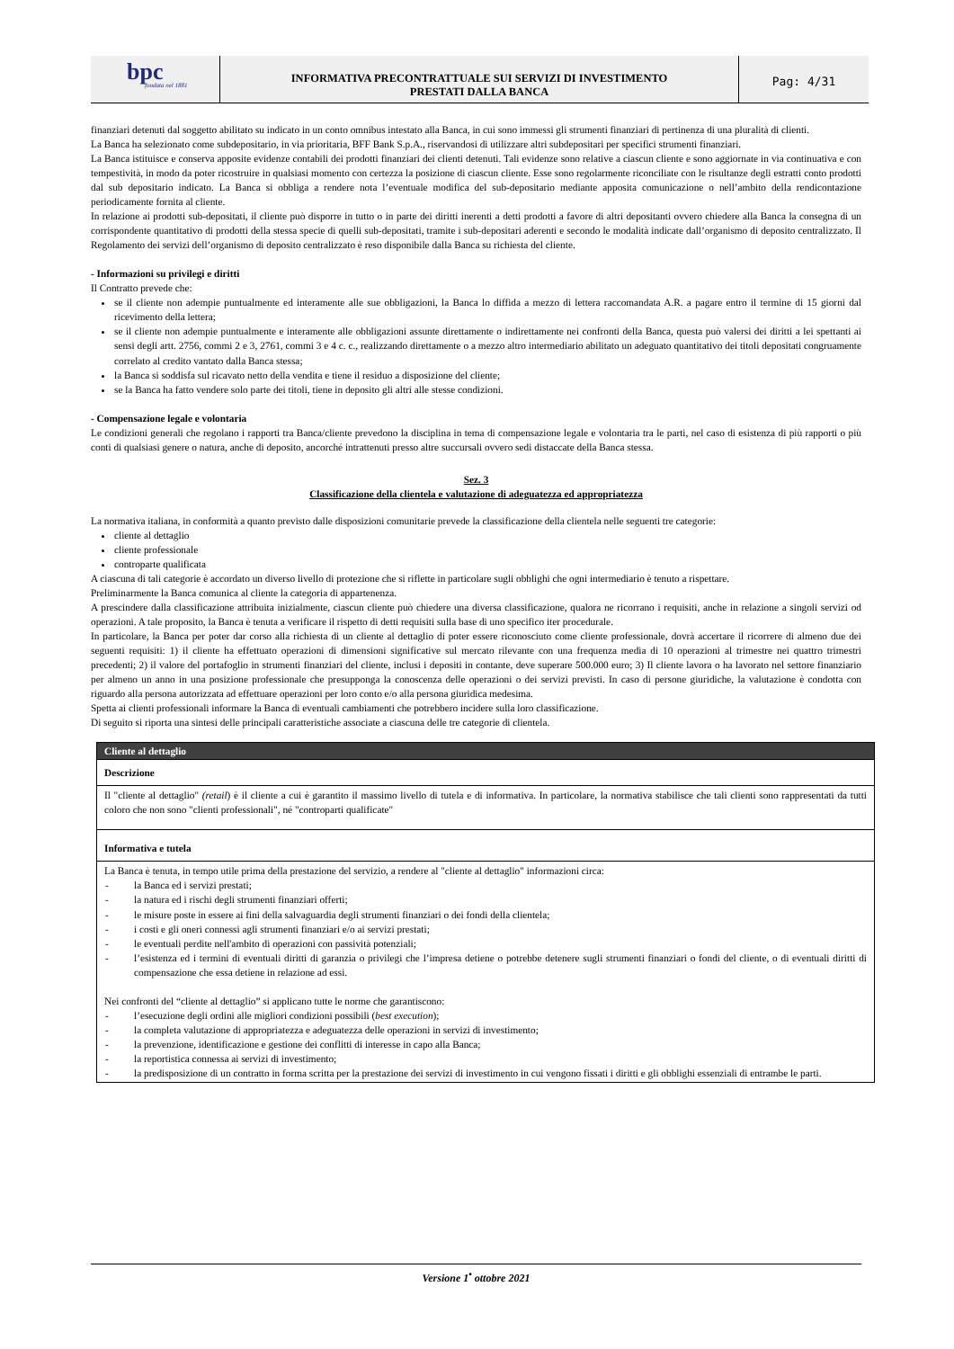bpc
fondata nel 1881
INFORMATIVA PRECONTRATTUALE SUI SERVIZI DI INVESTIMENTO
PRESTATI DALLA BANCA
Pag: 4/31
finanziari detenuti dal soggetto abilitato su indicato in un conto omnibus intestato alla Banca, in cui sono immessi gli strumenti finanziari di pertinenza di una pluralità di clienti.
La Banca ha selezionato come subdepositario, in via prioritaria, BFF Bank S.p.A., riservandosi di utilizzare altri subdepositari per specifici strumenti finanziari.
La Banca istituisce e conserva apposite evidenze contabili dei prodotti finanziari dei clienti detenuti. Tali evidenze sono relative a ciascun cliente e sono aggiornate in via continuativa e con tempestività, in modo da poter ricostruire in qualsiasi momento con certezza la posizione di ciascun cliente. Esse sono regolarmente riconciliate con le risultanze degli estratti conto prodotti dal sub depositario indicato. La Banca si obbliga a rendere nota l’eventuale modifica del sub-depositario mediante apposita comunicazione o nell’ambito della rendicontazione periodicamente fornita al cliente.
In relazione ai prodotti sub-depositati, il cliente può disporre in tutto o in parte dei diritti inerenti a detti prodotti a favore di altri depositanti ovvero chiedere alla Banca la consegna di un corrispondente quantitativo di prodotti della stessa specie di quelli sub-depositati, tramite i sub-depositari aderenti e secondo le modalità indicate dall’organismo di deposito centralizzato. Il Regolamento dei servizi dell’organismo di deposito centralizzato è reso disponibile dalla Banca su richiesta del cliente.
- Informazioni su privilegi e diritti
Il Contratto prevede che:
se il cliente non adempie puntualmente ed interamente alle sue obbligazioni, la Banca lo diffida a mezzo di lettera raccomandata A.R. a pagare entro il termine di 15 giorni dal ricevimento della lettera;
se il cliente non adempie puntualmente e interamente alle obbligazioni assunte direttamente o indirettamente nei confronti della Banca, questa può valersi dei diritti a lei spettanti ai sensi degli artt. 2756, commi 2 e 3, 2761, commi 3 e 4 c. c., realizzando direttamente o a mezzo altro intermediario abilitato un adeguato quantitativo dei titoli depositati congruamente correlato al credito vantato dalla Banca stessa;
la Banca si soddisfa sul ricavato netto della vendita e tiene il residuo a disposizione del cliente;
se la Banca ha fatto vendere solo parte dei titoli, tiene in deposito gli altri alle stesse condizioni.
- Compensazione legale e volontaria
Le condizioni generali che regolano i rapporti tra Banca/cliente prevedono la disciplina in tema di compensazione legale e volontaria tra le parti, nel caso di esistenza di più rapporti o più conti di qualsiasi genere o natura, anche di deposito, ancorché intrattenuti presso altre succursali ovvero sedi distaccate della Banca stessa.
Sez. 3
Classificazione della clientela e valutazione di adeguatezza ed appropriatezza
La normativa italiana, in conformità a quanto previsto dalle disposizioni comunitarie prevede la classificazione della clientela nelle seguenti tre categorie:
cliente al dettaglio
cliente professionale
controparte qualificata
A ciascuna di tali categorie è accordato un diverso livello di protezione che si riflette in particolare sugli obblighi che ogni intermediario è tenuto a rispettare.
Preliminarmente la Banca comunica al cliente la categoria di appartenenza.
A prescindere dalla classificazione attribuita inizialmente, ciascun cliente può chiedere una diversa classificazione, qualora ne ricorrano i requisiti, anche in relazione a singoli servizi od operazioni. A tale proposito, la Banca è tenuta a verificare il rispetto di detti requisiti sulla base di uno specifico iter procedurale.
In particolare, la Banca per poter dar corso alla richiesta di un cliente al dettaglio di poter essere riconosciuto come cliente professionale, dovrà accertare il ricorrere di almeno due dei seguenti requisiti: 1) il cliente ha effettuato operazioni di dimensioni significative sul mercato rilevante con una frequenza media di 10 operazioni al trimestre nei quattro trimestri precedenti; 2) il valore del portafoglio in strumenti finanziari del cliente, inclusi i depositi in contante, deve superare 500.000 euro; 3) Il cliente lavora o ha lavorato nel settore finanziario per almeno un anno in una posizione professionale che presupponga la conoscenza delle operazioni o dei servizi previsti. In caso di persone giuridiche, la valutazione è condotta con riguardo alla persona autorizzata ad effettuare operazioni per loro conto e/o alla persona giuridica medesima.
Spetta ai clienti professionali informare la Banca di eventuali cambiamenti che potrebbero incidere sulla loro classificazione.
Di seguito si riporta una sintesi delle principali caratteristiche associate a ciascuna delle tre categorie di clientela.
| Cliente al dettaglio |
| --- |
| Descrizione |
| Il "cliente al dettaglio" (retail ) è il cliente a cui è garantito il massimo livello di tutela e di informativa. In particolare, la normativa stabilisce che tali clienti sono rappresentati da tutti coloro che non sono "clienti professionali", né "controparti qualificate" |
| Informativa e tutela |
| La Banca è tenuta, in tempo utile prima della prestazione del servizio, a rendere al "cliente al dettaglio" informazioni circa: - la Banca ed i servizi prestati; - la natura ed i rischi degli strumenti finanziari offerti; - le misure poste in essere ai fini della salvaguardia degli strumenti finanziari o dei fondi della clientela; - i costi e gli oneri connessi agli strumenti finanziari e/o ai servizi prestati; - le eventuali perdite nell'ambito di operazioni con passività potenziali; - l’esistenza ed i termini di eventuali diritti di garanzia o privilegi che l’impresa detiene o potrebbe detenere sugli strumenti finanziari o fondi del cliente, o di eventuali diritti di compensazione che essa detiene in relazione ad essi. Nei confronti del “cliente al dettaglio” si applicano tutte le norme che garantiscono: - l’esecuzione degli ordini alle migliori condizioni possibili ( best execution ); - la completa valutazione di appropriatezza e adeguatezza delle operazioni in servizi di investimento; - la prevenzione, identificazione e gestione dei conflitti di interesse in capo alla Banca; - la reportistica connessa ai servizi di investimento; - la predisposizione di un contratto in forma scritta per la prestazione dei servizi di investimento in cui vengono fissati i diritti e gli obblighi essenziali di entrambe le parti. |
Versione 1<sup>•</sup> ottobre 2021